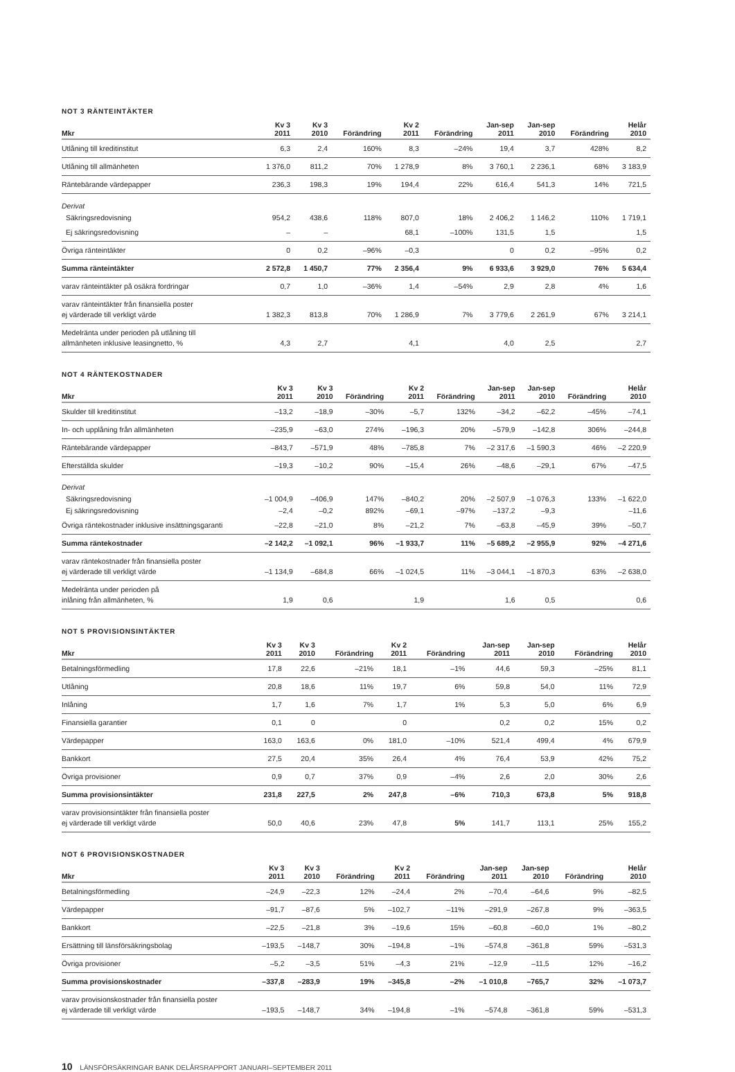NOT 3 RÄNTEINTÄKTER
| Mkr | Kv 3 2011 | Kv 3 2010 | Förändring | Kv 2 2011 | Förändring | Jan-sep 2011 | Jan-sep 2010 | Förändring | Helår 2010 |
| --- | --- | --- | --- | --- | --- | --- | --- | --- | --- |
| Utlåning till kreditinstitut | 6,3 | 2,4 | 160% | 8,3 | –24% | 19,4 | 3,7 | 428% | 8,2 |
| Utlåning till allmänheten | 1 376,0 | 811,2 | 70% | 1 278,9 | 8% | 3 760,1 | 2 236,1 | 68% | 3 183,9 |
| Räntebärande värdepapper | 236,3 | 198,3 | 19% | 194,4 | 22% | 616,4 | 541,3 | 14% | 721,5 |
| Derivat | | | | | | | | | |
| Säkringsredovisning | 954,2 | 438,6 | 118% | 807,0 | 18% | 2 406,2 | 1 146,2 | 110% | 1 719,1 |
| Ej säkringsredovisning | – | – | | 68,1 | –100% | 131,5 | 1,5 | | 1,5 |
| Övriga ränteintäkter | 0 | 0,2 | –96% | –0,3 | | 0 | 0,2 | –95% | 0,2 |
| Summa ränteintäkter | 2 572,8 | 1 450,7 | 77% | 2 356,4 | 9% | 6 933,6 | 3 929,0 | 76% | 5 634,4 |
| varav ränteintäkter på osäkra fordringar | 0,7 | 1,0 | –36% | 1,4 | –54% | 2,9 | 2,8 | 4% | 1,6 |
| varav ränteintäkter från finansiella poster ej värderade till verkligt värde | 1 382,3 | 813,8 | 70% | 1 286,9 | 7% | 3 779,6 | 2 261,9 | 67% | 3 214,1 |
| Medelränta under perioden på utlåning till allmänheten inklusive leasingnetto, % | 4,3 | 2,7 | | 4,1 | | 4,0 | 2,5 | | 2,7 |
NOT 4 RÄNTEKOSTNADER
| Mkr | Kv 3 2011 | Kv 3 2010 | Förändring | Kv 2 2011 | Förändring | Jan-sep 2011 | Jan-sep 2010 | Förändring | Helår 2010 |
| --- | --- | --- | --- | --- | --- | --- | --- | --- | --- |
| Skulder till kreditinstitut | –13,2 | –18,9 | –30% | –5,7 | 132% | –34,2 | –62,2 | –45% | –74,1 |
| In- och upplåning från allmänheten | –235,9 | –63,0 | 274% | –196,3 | 20% | –579,9 | –142,8 | 306% | –244,8 |
| Räntebärande värdepapper | –843,7 | –571,9 | 48% | –785,8 | 7% | –2 317,6 | –1 590,3 | 46% | –2 220,9 |
| Efterställda skulder | –19,3 | –10,2 | 90% | –15,4 | 26% | –48,6 | –29,1 | 67% | –47,5 |
| Derivat | | | | | | | | | |
| Säkringsredovisning | –1 004,9 | –406,9 | 147% | –840,2 | 20% | –2 507,9 | –1 076,3 | 133% | –1 622,0 |
| Ej säkringsredovisning | –2,4 | –0,2 | 892% | –69,1 | –97% | –137,2 | –9,3 | | –11,6 |
| Övriga räntekostnader inklusive insättningsgaranti | –22,8 | –21,0 | 8% | –21,2 | 7% | –63,8 | –45,9 | 39% | –50,7 |
| Summa räntekostnader | –2 142,2 | –1 092,1 | 96% | –1 933,7 | 11% | –5 689,2 | –2 955,9 | 92% | –4 271,6 |
| varav räntekostnader från finansiella poster ej värderade till verkligt värde | –1 134,9 | –684,8 | 66% | –1 024,5 | 11% | –3 044,1 | –1 870,3 | 63% | –2 638,0 |
| Medelränta under perioden på inlåning från allmänheten, % | 1,9 | 0,6 | | 1,9 | | 1,6 | 0,5 | | 0,6 |
NOT 5 PROVISIONSINTÄKTER
| Mkr | Kv 3 2011 | Kv 3 2010 | Förändring | Kv 2 2011 | Förändring | Jan-sep 2011 | Jan-sep 2010 | Förändring | Helår 2010 |
| --- | --- | --- | --- | --- | --- | --- | --- | --- | --- |
| Betalningsförmedling | 17,8 | 22,6 | –21% | 18,1 | –1% | 44,6 | 59,3 | –25% | 81,1 |
| Utlåning | 20,8 | 18,6 | 11% | 19,7 | 6% | 59,8 | 54,0 | 11% | 72,9 |
| Inlåning | 1,7 | 1,6 | 7% | 1,7 | 1% | 5,3 | 5,0 | 6% | 6,9 |
| Finansiella garantier | 0,1 | 0 | | 0 | | 0,2 | 0,2 | 15% | 0,2 |
| Värdepapper | 163,0 | 163,6 | 0% | 181,0 | –10% | 521,4 | 499,4 | 4% | 679,9 |
| Bankkort | 27,5 | 20,4 | 35% | 26,4 | 4% | 76,4 | 53,9 | 42% | 75,2 |
| Övriga provisioner | 0,9 | 0,7 | 37% | 0,9 | –4% | 2,6 | 2,0 | 30% | 2,6 |
| Summa provisionsintäkter | 231,8 | 227,5 | 2% | 247,8 | –6% | 710,3 | 673,8 | 5% | 918,8 |
| varav provisionsintäkter från finansiella poster ej värderade till verkligt värde | 50,0 | 40,6 | 23% | 47,8 | 5% | 141,7 | 113,1 | 25% | 155,2 |
NOT 6 PROVISIONSKOSTNADER
| Mkr | Kv 3 2011 | Kv 3 2010 | Förändring | Kv 2 2011 | Förändring | Jan-sep 2011 | Jan-sep 2010 | Förändring | Helår 2010 |
| --- | --- | --- | --- | --- | --- | --- | --- | --- | --- |
| Betalningsförmedling | –24,9 | –22,3 | 12% | –24,4 | 2% | –70,4 | –64,6 | 9% | –82,5 |
| Värdepapper | –91,7 | –87,6 | 5% | –102,7 | –11% | –291,9 | –267,8 | 9% | –363,5 |
| Bankkort | –22,5 | –21,8 | 3% | –19,6 | 15% | –60,8 | –60,0 | 1% | –80,2 |
| Ersättning till länsförsäkringsbolag | –193,5 | –148,7 | 30% | –194,8 | –1% | –574,8 | –361,8 | 59% | –531,3 |
| Övriga provisioner | –5,2 | –3,5 | 51% | –4,3 | 21% | –12,9 | –11,5 | 12% | –16,2 |
| Summa provisionskostnader | –337,8 | –283,9 | 19% | –345,8 | –2% | –1 010,8 | –765,7 | 32% | –1 073,7 |
| varav provisionskostnader från finansiella poster ej värderade till verkligt värde | –193,5 | –148,7 | 34% | –194,8 | –1% | –574,8 | –361,8 | 59% | –531,3 |
10 LÄNSFÖRSÄKRINGAR BANK DELÅRSRAPPORT JANUARI–SEPTEMBER 2011